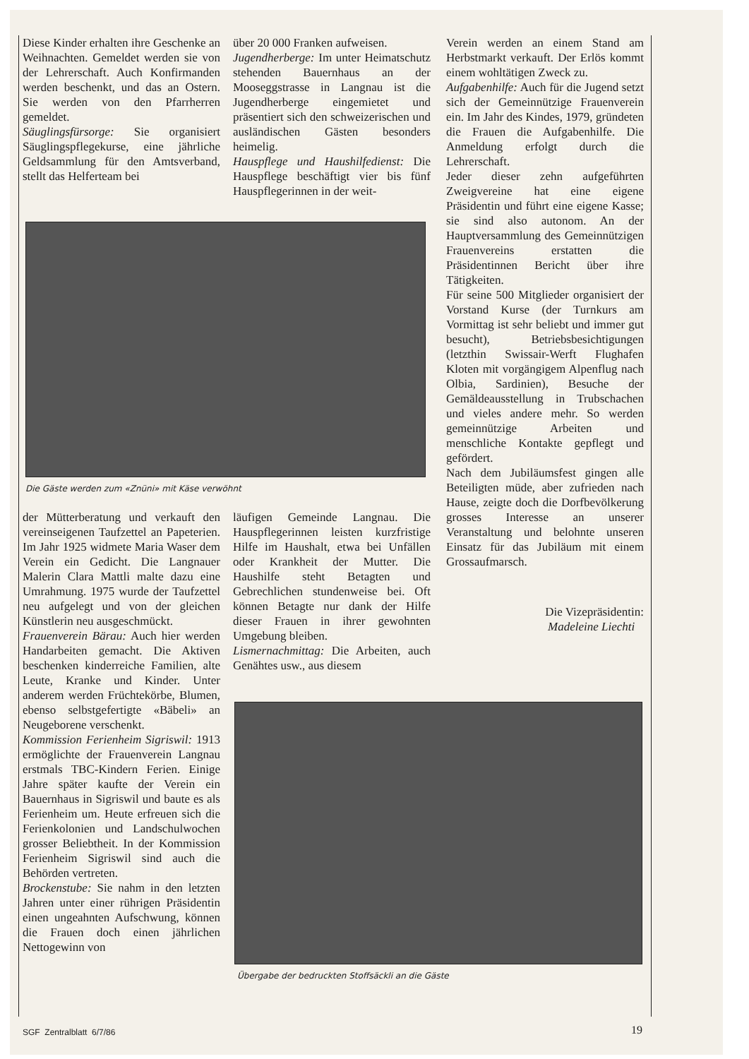Diese Kinder erhalten ihre Geschenke an Weihnachten. Gemeldet werden sie von der Lehrerschaft. Auch Konfirmanden werden beschenkt, und das an Ostern. Sie werden von den Pfarrherren gemeldet.
Säuglingsfürsorge: Sie organisiert Säuglingspflegekurse, eine jährliche Geldsammlung für den Amtsverband, stellt das Helferteam bei
über 20 000 Franken aufweisen.
Jugendherberge: Im unter Heimatschutz stehenden Bauernhaus an der Mooseggstrasse in Langnau ist die Jugendherberge eingemietet und präsentiert sich den schweizerischen und ausländischen Gästen besonders heimelig.
Hauspflege und Haushilfedienst: Die Hauspflege beschäftigt vier bis fünf Hauspflegerinnen in der weit-
Verein werden an einem Stand am Herbstmarkt verkauft. Der Erlös kommt einem wohltätigen Zweck zu.
Aufgabenhilfe: Auch für die Jugend setzt sich der Gemeinnützige Frauenverein ein. Im Jahr des Kindes, 1979, gründeten die Frauen die Aufgabenhilfe. Die Anmeldung erfolgt durch die Lehrerschaft.
Jeder dieser zehn aufgeführten Zweigvereine hat eine eigene Präsidentin und führt eine eigene Kasse; sie sind also autonom. An der Hauptversammlung des Gemeinnützigen Frauenvereins erstatten die Präsidentinnen Bericht über ihre Tätigkeiten.
Für seine 500 Mitglieder organisiert der Vorstand Kurse (der Turnkurs am Vormittag ist sehr beliebt und immer gut besucht), Betriebsbesichtigungen (letzthin Swissair-Werft Flughafen Kloten mit vorgängigem Alpenflug nach Olbia, Sardinien), Besuche der Gemäldeausstellung in Trubschachen und vieles andere mehr. So werden gemeinnützige Arbeiten und menschliche Kontakte gepflegt und gefördert.
Nach dem Jubiläumsfest gingen alle Beteiligten müde, aber zufrieden nach Hause, zeigte doch die Dorfbevölkerung grosses Interesse an unserer Veranstaltung und belohnte unseren Einsatz für das Jubiläum mit einem Grossaufmarsch.
Die Vizepräsidentin:
Madeleine Liechti
Die Gäste werden zum «Znüni» mit Käse verwöhnt
der Mütterberatung und verkauft den vereinseigenen Taufzettel an Papeterien. Im Jahr 1925 widmete Maria Waser dem Verein ein Gedicht. Die Langnauer Malerin Clara Mattli malte dazu eine Umrahmung. 1975 wurde der Taufzettel neu aufgelegt und von der gleichen Künstlerin neu ausgeschmückt.
Frauenverein Bärau: Auch hier werden Handarbeiten gemacht. Die Aktiven beschenken kinderreiche Familien, alte Leute, Kranke und Kinder. Unter anderem werden Früchtekörbe, Blumen, ebenso selbstgefertigte «Bäbeli» an Neugeborene verschenkt.
Kommission Ferienheim Sigriswil: 1913 ermöglichte der Frauenverein Langnau erstmals TBC-Kindern Ferien. Einige Jahre später kaufte der Verein ein Bauernhaus in Sigriswil und baute es als Ferienheim um. Heute erfreuen sich die Ferienkolonien und Landschulwochen grosser Beliebtheit. In der Kommission Ferienheim Sigriswil sind auch die Behörden vertreten.
Brockenstube: Sie nahm in den letzten Jahren unter einer rührigen Präsidentin einen ungeahnten Aufschwung, können die Frauen doch einen jährlichen Nettogewinn von
läufigen Gemeinde Langnau. Die Hauspflegerinnen leisten kurzfristige Hilfe im Haushalt, etwa bei Unfällen oder Krankheit der Mutter. Die Haushilfe steht Betagten und Gebrechlichen stundenweise bei. Oft können Betagte nur dank der Hilfe dieser Frauen in ihrer gewohnten Umgebung bleiben.
Lismernachmittag: Die Arbeiten, auch Genähtes usw., aus diesem
Übergabe der bedruckten Stoffsäckli an die Gäste
SGF Zentralblatt 6/7/86 19